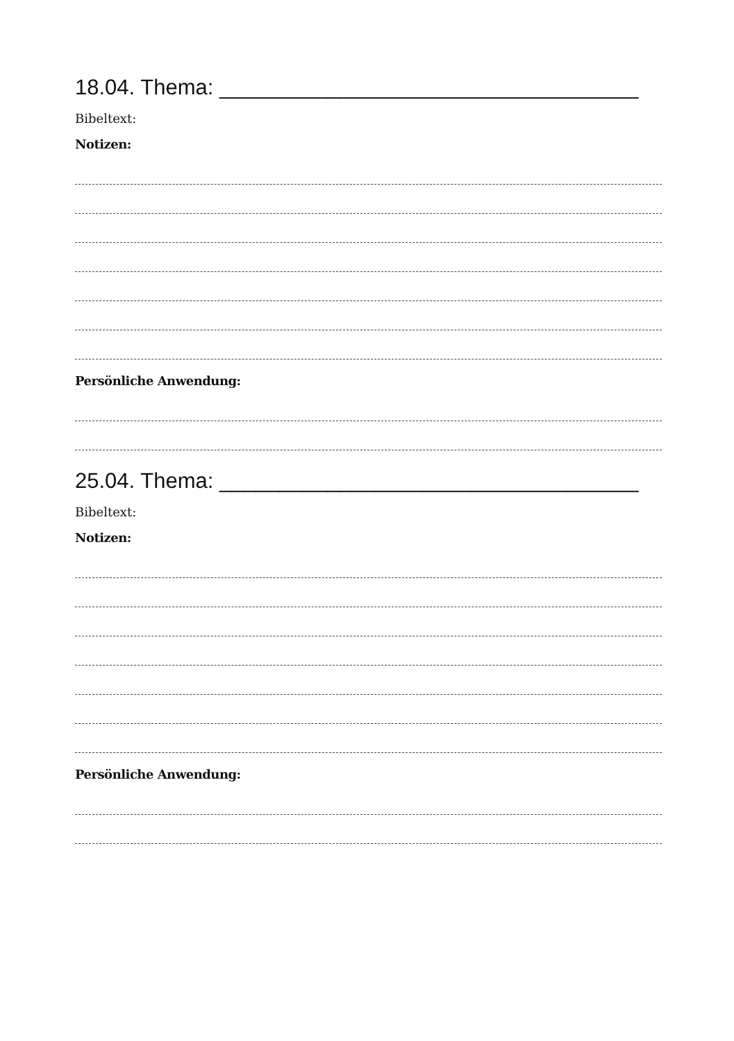18.04. Thema: ___________________________________
Bibeltext:
Notizen:
Persönliche Anwendung:
25.04. Thema: ___________________________________
Bibeltext:
Notizen:
Persönliche Anwendung: